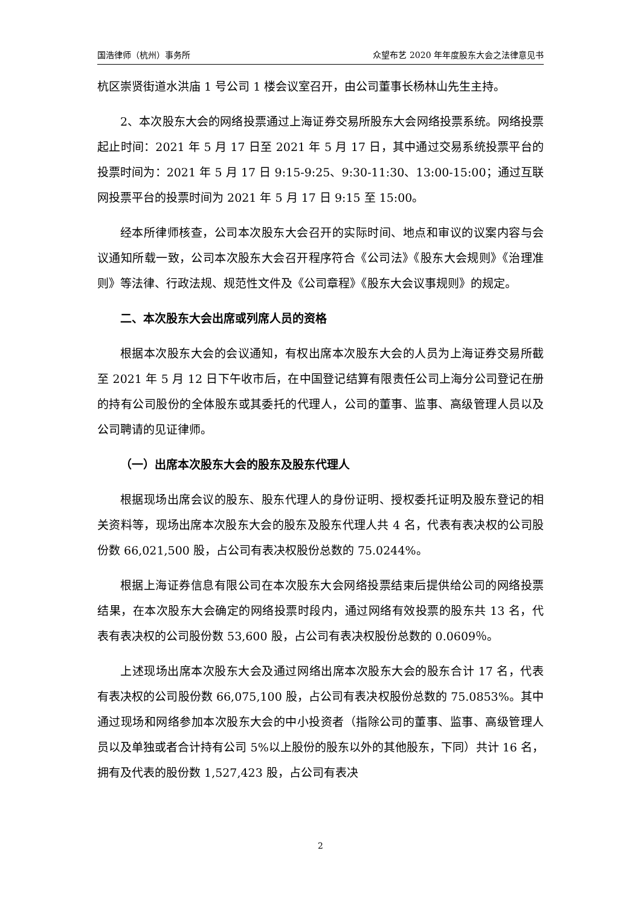国浩律师（杭州）事务所 众望布艺 2020 年年度股东大会之法律意见书
杭区崇贤街道水洪庙 1 号公司 1 楼会议室召开，由公司董事长杨林山先生主持。
2、本次股东大会的网络投票通过上海证券交易所股东大会网络投票系统。网络投票起止时间：2021 年 5 月 17 日至 2021 年 5 月 17 日，其中通过交易系统投票平台的投票时间为：2021 年 5 月 17 日 9:15-9:25、9:30-11:30、13:00-15:00；通过互联网投票平台的投票时间为 2021 年 5 月 17 日 9:15 至 15:00。
经本所律师核查，公司本次股东大会召开的实际时间、地点和审议的议案内容与会议通知所载一致，公司本次股东大会召开程序符合《公司法》《股东大会规则》《治理准则》等法律、行政法规、规范性文件及《公司章程》《股东大会议事规则》的规定。
二、本次股东大会出席或列席人员的资格
根据本次股东大会的会议通知，有权出席本次股东大会的人员为上海证券交易所截至 2021 年 5 月 12 日下午收市后，在中国登记结算有限责任公司上海分公司登记在册的持有公司股份的全体股东或其委托的代理人，公司的董事、监事、高级管理人员以及公司聘请的见证律师。
（一）出席本次股东大会的股东及股东代理人
根据现场出席会议的股东、股东代理人的身份证明、授权委托证明及股东登记的相关资料等，现场出席本次股东大会的股东及股东代理人共 4 名，代表有表决权的公司股份数 66,021,500 股，占公司有表决权股份总数的 75.0244%。
根据上海证券信息有限公司在本次股东大会网络投票结束后提供给公司的网络投票结果，在本次股东大会确定的网络投票时段内，通过网络有效投票的股东共 13 名，代表有表决权的公司股份数 53,600 股，占公司有表决权股份总数的 0.0609％。
上述现场出席本次股东大会及通过网络出席本次股东大会的股东合计 17 名，代表有表决权的公司股份数 66,075,100 股，占公司有表决权股份总数的 75.0853%。其中通过现场和网络参加本次股东大会的中小投资者（指除公司的董事、监事、高级管理人员以及单独或者合计持有公司 5%以上股份的股东以外的其他股东，下同）共计 16 名，拥有及代表的股份数 1,527,423 股，占公司有表决
2